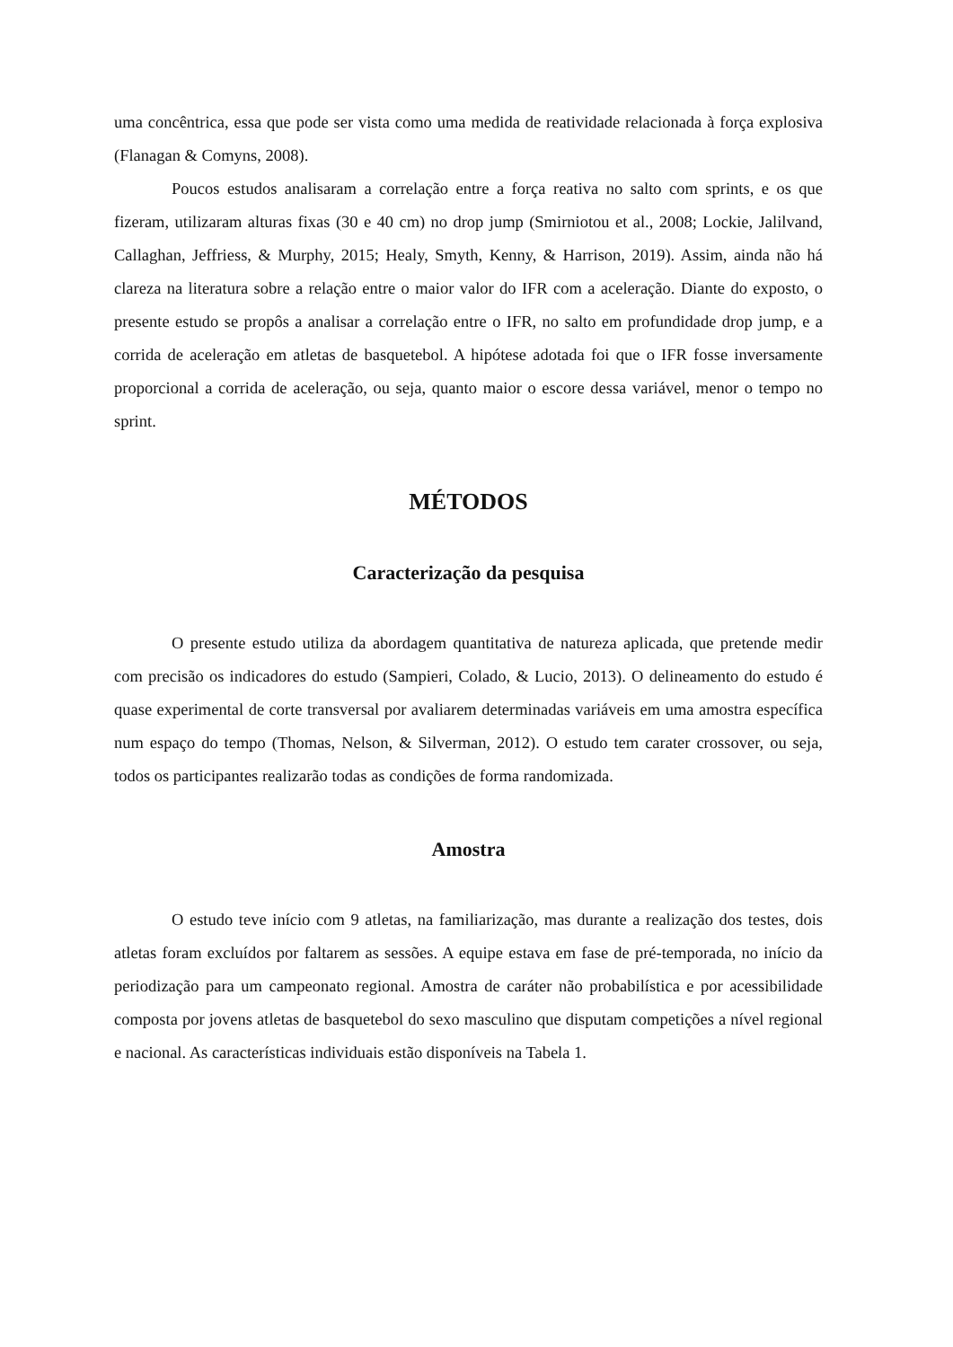uma concêntrica, essa que pode ser vista como uma medida de reatividade relacionada à força explosiva (Flanagan & Comyns, 2008).
Poucos estudos analisaram a correlação entre a força reativa no salto com sprints, e os que fizeram, utilizaram alturas fixas (30 e 40 cm) no drop jump (Smirniotou et al., 2008; Lockie, Jalilvand, Callaghan, Jeffriess, & Murphy, 2015; Healy, Smyth, Kenny, & Harrison, 2019). Assim, ainda não há clareza na literatura sobre a relação entre o maior valor do IFR com a aceleração. Diante do exposto, o presente estudo se propôs a analisar a correlação entre o IFR, no salto em profundidade drop jump, e a corrida de aceleração em atletas de basquetebol. A hipótese adotada foi que o IFR fosse inversamente proporcional a corrida de aceleração, ou seja, quanto maior o escore dessa variável, menor o tempo no sprint.
MÉTODOS
Caracterização da pesquisa
O presente estudo utiliza da abordagem quantitativa de natureza aplicada, que pretende medir com precisão os indicadores do estudo (Sampieri, Colado, & Lucio, 2013). O delineamento do estudo é quase experimental de corte transversal por avaliarem determinadas variáveis em uma amostra específica num espaço do tempo (Thomas, Nelson, & Silverman, 2012). O estudo tem carater crossover, ou seja, todos os participantes realizarão todas as condições de forma randomizada.
Amostra
O estudo teve início com 9 atletas, na familiarização, mas durante a realização dos testes, dois atletas foram excluídos por faltarem as sessões. A equipe estava em fase de pré-temporada, no início da periodização para um campeonato regional. Amostra de caráter não probabilística e por acessibilidade composta por jovens atletas de basquetebol do sexo masculino que disputam competições a nível regional e nacional. As características individuais estão disponíveis na Tabela 1.